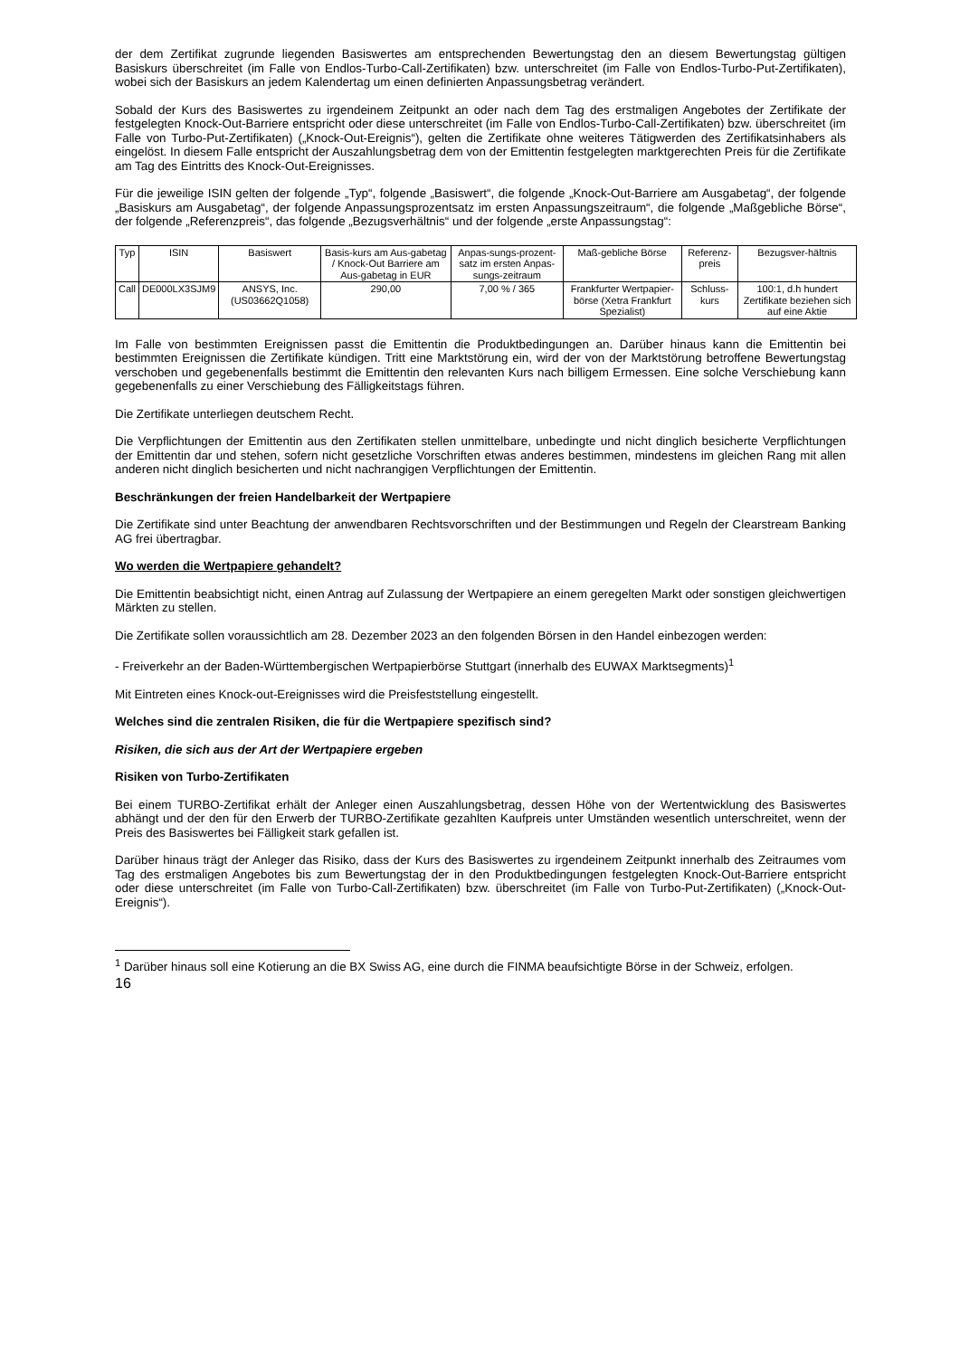der dem Zertifikat zugrunde liegenden Basiswertes am entsprechenden Bewertungstag den an diesem Bewertungstag gültigen Basiskurs überschreitet (im Falle von Endlos-Turbo-Call-Zertifikaten) bzw. unterschreitet (im Falle von Endlos-Turbo-Put-Zertifikaten), wobei sich der Basiskurs an jedem Kalendertag um einen definierten Anpassungsbetrag verändert.
Sobald der Kurs des Basiswertes zu irgendeinem Zeitpunkt an oder nach dem Tag des erstmaligen Angebotes der Zertifikate der festgelegten Knock-Out-Barriere entspricht oder diese unterschreitet (im Falle von Endlos-Turbo-Call-Zertifikaten) bzw. überschreitet (im Falle von Turbo-Put-Zertifikaten) („Knock-Out-Ereignis“), gelten die Zertifikate ohne weiteres Tätigwerden des Zertifikatsinhabers als eingelöst. In diesem Falle entspricht der Auszahlungsbetrag dem von der Emittentin festgelegten marktgerechten Preis für die Zertifikate am Tag des Eintritts des Knock-Out-Ereignisses.
Für die jeweilige ISIN gelten der folgende „Typ“, folgende „Basiswert“, die folgende „Knock-Out-Barriere am Ausgabetag“, der folgende „Basiskurs am Ausgabetag“, der folgende Anpassungsprozentsatz im ersten Anpassungszeitraum“, die folgende „Maßgebliche Börse“, der folgende „Referenzpreis“, das folgende „Bezugsverhältnis“ und der folgende „erste Anpassungstag“:
| Typ | ISIN | Basiswert | Basis-kurs am Aus-gabetag / Knock-Out Barriere am Aus-gabetag in EUR | Anpas-sungs-prozent-satz im ersten Anpas-sungs-zeitraum | Maß-gebliche Börse | Referenz-preis | Bezugsver-hältnis |
| Call | DE000LX3SJM9 | ANSYS, Inc. (US03662Q1058) | 290,00 | 7,00 % / 365 | Frankfurter Wertpapier-börse (Xetra Frankfurt Spezialist) | Schluss-kurs | 100:1, d.h hundert Zertifikate beziehen sich auf eine Aktie |
Im Falle von bestimmten Ereignissen passt die Emittentin die Produktbedingungen an. Darüber hinaus kann die Emittentin bei bestimmten Ereignissen die Zertifikate kündigen. Tritt eine Marktstörung ein, wird der von der Marktstörung betroffene Bewertungstag verschoben und gegebenenfalls bestimmt die Emittentin den relevanten Kurs nach billigem Ermessen. Eine solche Verschiebung kann gegebenenfalls zu einer Verschiebung des Fälligkeitstags führen.
Die Zertifikate unterliegen deutschem Recht.
Die Verpflichtungen der Emittentin aus den Zertifikaten stellen unmittelbare, unbedingte und nicht dinglich besicherte Verpflichtungen der Emittentin dar und stehen, sofern nicht gesetzliche Vorschriften etwas anderes bestimmen, mindestens im gleichen Rang mit allen anderen nicht dinglich besicherten und nicht nachrangigen Verpflichtungen der Emittentin.
Beschränkungen der freien Handelbarkeit der Wertpapiere
Die Zertifikate sind unter Beachtung der anwendbaren Rechtsvorschriften und der Bestimmungen und Regeln der Clearstream Banking AG frei übertragbar.
Wo werden die Wertpapiere gehandelt?
Die Emittentin beabsichtigt nicht, einen Antrag auf Zulassung der Wertpapiere an einem geregelten Markt oder sonstigen gleichwertigen Märkten zu stellen.
Die Zertifikate sollen voraussichtlich am 28. Dezember 2023 an den folgenden Börsen in den Handel einbezogen werden:
- Freiverkehr an der Baden-Württembergischen Wertpapierbörse Stuttgart (innerhalb des EUWAX Marktsegments)<sup>1</sup>
Mit Eintreten eines Knock-out-Ereignisses wird die Preisfeststellung eingestellt.
Welches sind die zentralen Risiken, die für die Wertpapiere spezifisch sind?
Risiken, die sich aus der Art der Wertpapiere ergeben
Risiken von Turbo-Zertifikaten
Bei einem TURBO-Zertifikat erhält der Anleger einen Auszahlungsbetrag, dessen Höhe von der Wertentwicklung des Basiswertes abhängt und der den für den Erwerb der TURBO-Zertifikate gezahlten Kaufpreis unter Umständen wesentlich unterschreitet, wenn der Preis des Basiswertes bei Fälligkeit stark gefallen ist.
Darüber hinaus trägt der Anleger das Risiko, dass der Kurs des Basiswertes zu irgendeinem Zeitpunkt innerhalb des Zeitraumes vom Tag des erstmaligen Angebotes bis zum Bewertungstag der in den Produktbedingungen festgelegten Knock-Out-Barriere entspricht oder diese unterschreitet (im Falle von Turbo-Call-Zertifikaten) bzw. überschreitet (im Falle von Turbo-Put-Zertifikaten) („Knock-Out-Ereignis“).
<sup>1</sup> Darüber hinaus soll eine Kotierung an die BX Swiss AG, eine durch die FINMA beaufsichtigte Börse in der Schweiz, erfolgen.
16